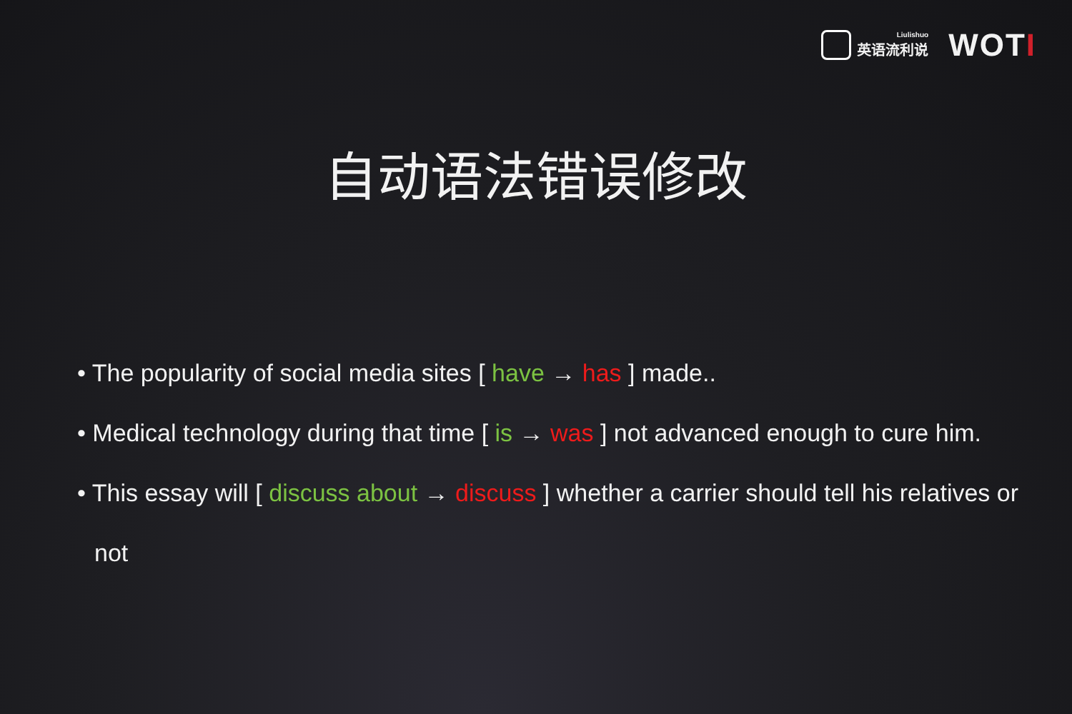Liulishuo
英语流利说
WOTI
自动语法错误修改
• The popularity of social media sites [ have → has ] made..
• Medical technology during that time [ is → was ] not advanced enough to cure him.
• This essay will [ discuss about → discuss ] whether a carrier should tell his relatives or not